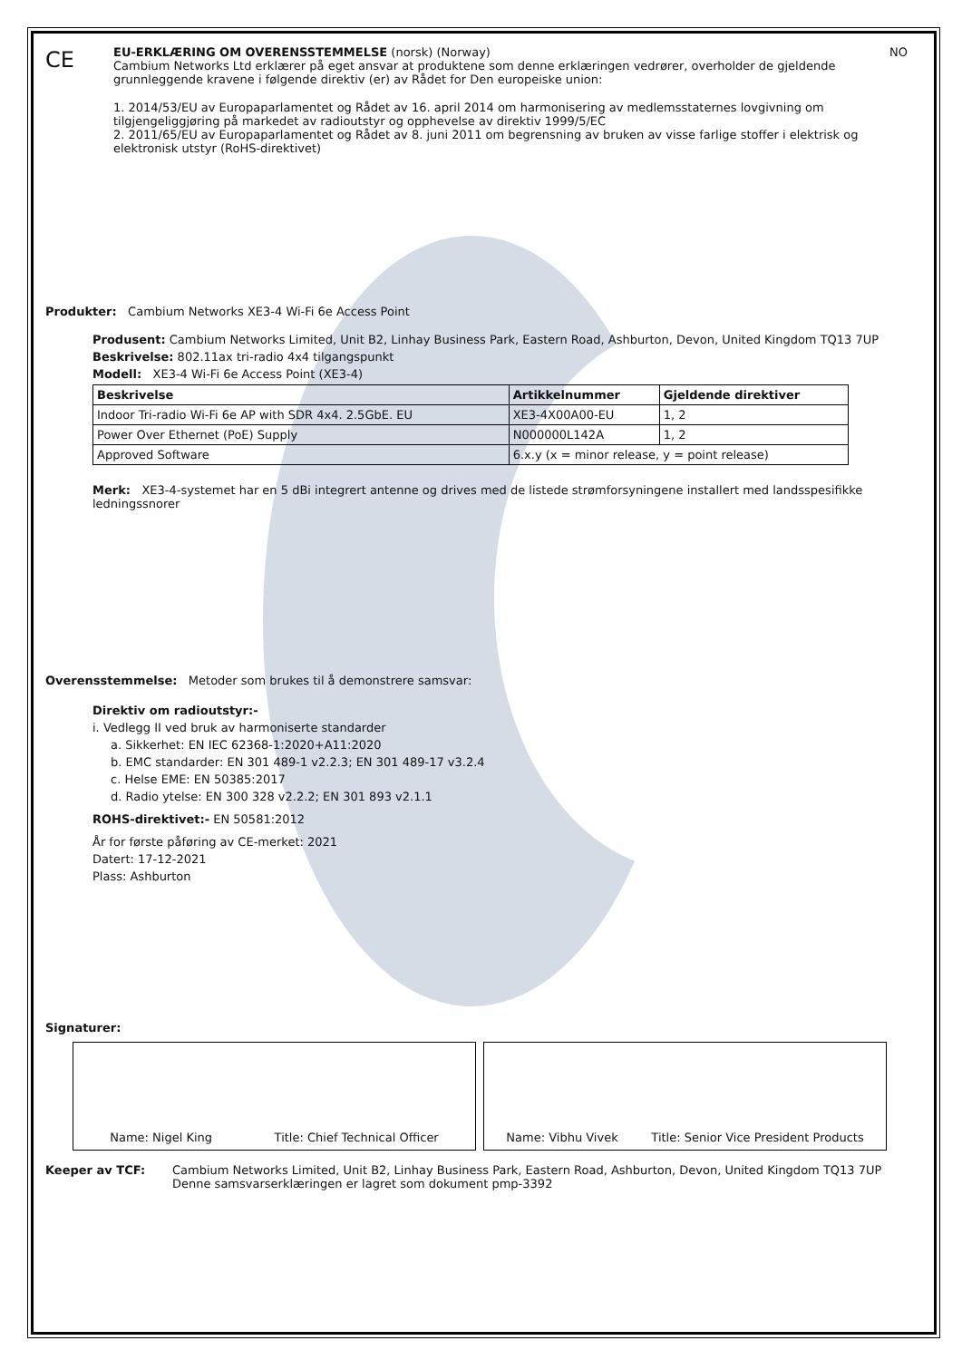CE
EU-ERKLÆRING OM OVERENSSTEMMELSE (norsk) (Norway) NO
Cambium Networks Ltd erklærer på eget ansvar at produktene som denne erklæringen vedrører, overholder de gjeldende grunnleggende kravene i følgende direktiv (er) av Rådet for Den europeiske union:
1. 2014/53/EU av Europaparlamentet og Rådet av 16. april 2014 om harmonisering av medlemsstaternes lovgivning om tilgjengeliggjøring på markedet av radioutstyr og opphevelse av direktiv 1999/5/EC
2. 2011/65/EU av Europaparlamentet og Rådet av 8. juni 2011 om begrensning av bruken av visse farlige stoffer i elektrisk og elektronisk utstyr (RoHS-direktivet)
Produkter: Cambium Networks XE3-4 Wi-Fi 6e Access Point
Produsent: Cambium Networks Limited, Unit B2, Linhay Business Park, Eastern Road, Ashburton, Devon, United Kingdom TQ13 7UP
Beskrivelse: 802.11ax tri-radio 4x4 tilgangspunkt
Modell: XE3-4 Wi-Fi 6e Access Point (XE3-4)
| Beskrivelse | Artikkelnummer | Gjeldende direktiver |
| --- | --- | --- |
| Indoor Tri-radio Wi-Fi 6e AP with SDR 4x4. 2.5GbE. EU | XE3-4X00A00-EU | 1, 2 |
| Power Over Ethernet (PoE) Supply | N000000L142A | 1, 2 |
| Approved Software | 6.x.y (x = minor release, y = point release) | |
Merk: XE3-4-systemet har en 5 dBi integrert antenne og drives med de listede strømforsyningene installert med landsspesifikke ledningssnorer
Overensstemmelse: Metoder som brukes til å demonstrere samsvar:
Direktiv om radioutstyr:-
i. Vedlegg II ved bruk av harmoniserte standarder
a. Sikkerhet: EN IEC 62368-1:2020+A11:2020
b. EMC standarder: EN 301 489-1 v2.2.3; EN 301 489-17 v3.2.4
c. Helse EME: EN 50385:2017
d. Radio ytelse: EN 300 328 v2.2.2; EN 301 893 v2.1.1
ROHS-direktivet:- EN 50581:2012
År for første påføring av CE-merket: 2021
Datert: 17-12-2021
Plass: Ashburton
Signaturer:
Name: Nigel King Title: Chief Technical Officer Name: Vibhu Vivek Title: Senior Vice President Products
Keeper av TCF: Cambium Networks Limited, Unit B2, Linhay Business Park, Eastern Road, Ashburton, Devon, United Kingdom TQ13 7UP
Denne samsvarserklæringen er lagret som dokument pmp-3392